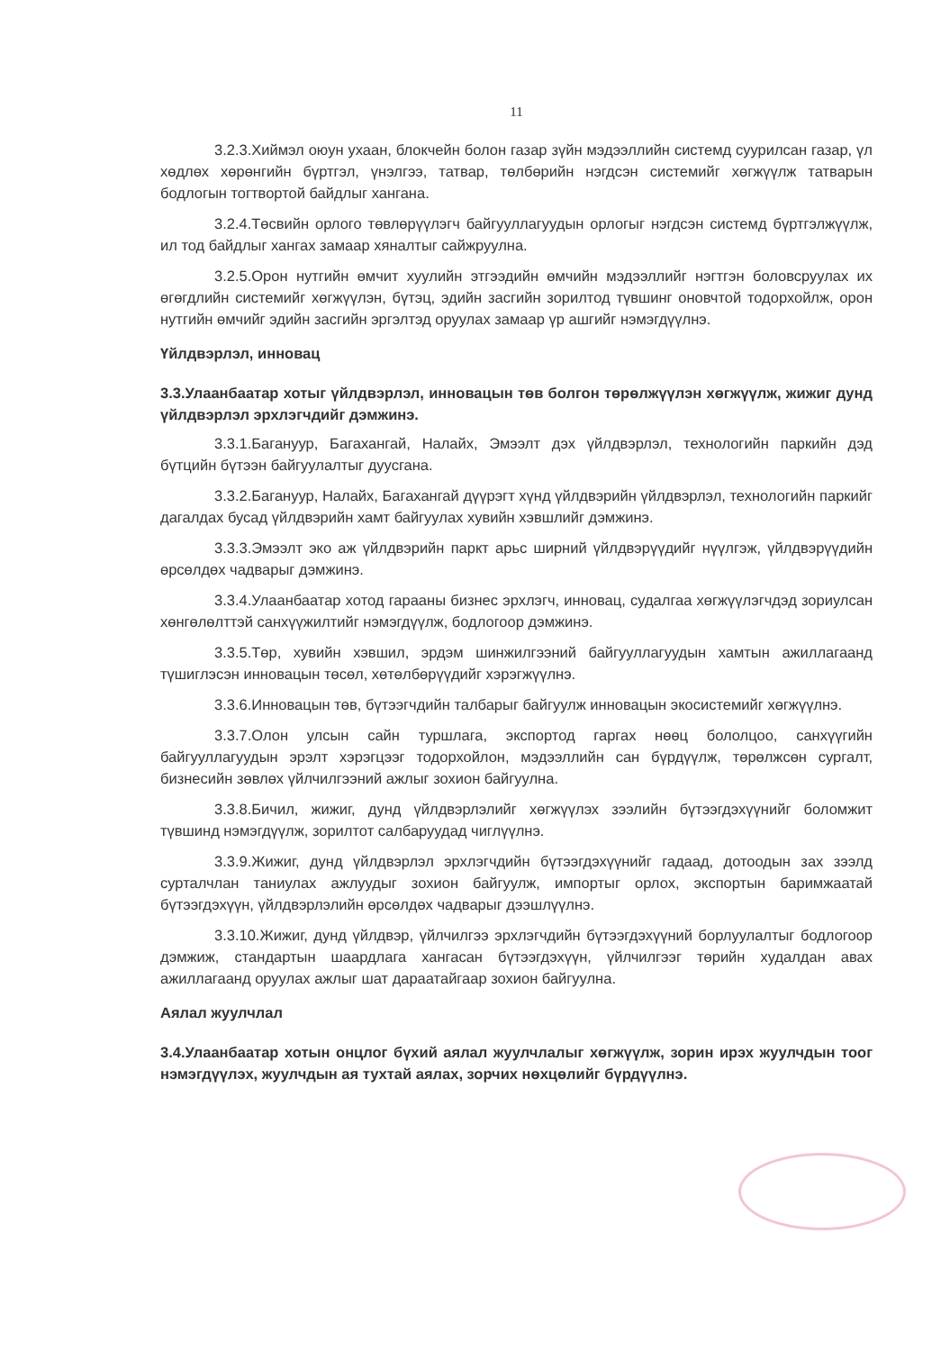11
3.2.3.Хиймэл оюун ухаан, блокчейн болон газар зүйн мэдээллийн системд суурилсан газар, үл хөдлөх хөрөнгийн бүртгэл, үнэлгээ, татвар, төлбөрийн нэгдсэн системийг хөгжүүлж татварын бодлогын тогтвортой байдлыг хангана.
3.2.4.Төсвийн орлого төвлөрүүлэгч байгууллагуудын орлогыг нэгдсэн системд бүртгэлжүүлж, ил тод байдлыг хангах замаар хяналтыг сайжруулна.
3.2.5.Орон нутгийн өмчит хуулийн этгээдийн өмчийн мэдээллийг нэгтгэн боловсруулах их өгөгдлийн системийг хөгжүүлэн, бүтэц, эдийн засгийн зорилтод түвшинг оновчтой тодорхойлж, орон нутгийн өмчийг эдийн засгийн эргэлтэд оруулах замаар үр ашгийг нэмэгдүүлнэ.
Үйлдвэрлэл, инновац
3.3.Улаанбаатар хотыг үйлдвэрлэл, инновацын төв болгон төрөлжүүлэн хөгжүүлж, жижиг дунд үйлдвэрлэл эрхлэгчдийг дэмжинэ.
3.3.1.Багануур, Багахангай, Налайх, Эмээлт дэх үйлдвэрлэл, технологийн паркийн дэд бүтцийн бүтээн байгуулалтыг дуусгана.
3.3.2.Багануур, Налайх, Багахангай дүүрэгт хүнд үйлдвэрийн үйлдвэрлэл, технологийн паркийг дагалдах бусад үйлдвэрийн хамт байгуулах хувийн хэвшлийг дэмжинэ.
3.3.3.Эмээлт эко аж үйлдвэрийн паркт арьс ширний үйлдвэрүүдийг нүүлгэж, үйлдвэрүүдийн өрсөлдөх чадварыг дэмжинэ.
3.3.4.Улаанбаатар хотод гарааны бизнес эрхлэгч, инновац, судалгаа хөгжүүлэгчдэд зориулсан хөнгөлөлттэй санхүүжилтийг нэмэгдүүлж, бодлогоор дэмжинэ.
3.3.5.Төр, хувийн хэвшил, эрдэм шинжилгээний байгууллагуудын хамтын ажиллагаанд түшиглэсэн инновацын төсөл, хөтөлбөрүүдийг хэрэгжүүлнэ.
3.3.6.Инновацын төв, бүтээгчдийн талбарыг байгуулж инновацын экосистемийг хөгжүүлнэ.
3.3.7.Олон улсын сайн туршлага, экспортод гаргах нөөц бололцоо, санхүүгийн байгууллагуудын эрэлт хэрэгцээг тодорхойлон, мэдээллийн сан бүрдүүлж, төрөлжсөн сургалт, бизнесийн зөвлөх үйлчилгээний ажлыг зохион байгуулна.
3.3.8.Бичил, жижиг, дунд үйлдвэрлэлийг хөгжүүлэх зээлийн бүтээгдэхүүнийг боломжит түвшинд нэмэгдүүлж, зорилтот салбаруудад чиглүүлнэ.
3.3.9.Жижиг, дунд үйлдвэрлэл эрхлэгчдийн бүтээгдэхүүнийг гадаад, дотоодын зах зээлд сурталчлан таниулах ажлуудыг зохион байгуулж, импортыг орлох, экспортын баримжаатай бүтээгдэхүүн, үйлдвэрлэлийн өрсөлдөх чадварыг дээшлүүлнэ.
3.3.10.Жижиг, дунд үйлдвэр, үйлчилгээ эрхлэгчдийн бүтээгдэхүүний борлуулалтыг бодлогоор дэмжиж, стандартын шаардлага хангасан бүтээгдэхүүн, үйлчилгээг төрийн худалдан авах ажиллагаанд оруулах ажлыг шат дараатайгаар зохион байгуулна.
Аялал жуулчлал
3.4.Улаанбаатар хотын онцлог бүхий аялал жуулчлалыг хөгжүүлж, зорин ирэх жуулчдын тоог нэмэгдүүлэх, жуулчдын ая тухтай аялах, зорчих нөхцөлийг бүрдүүлнэ.